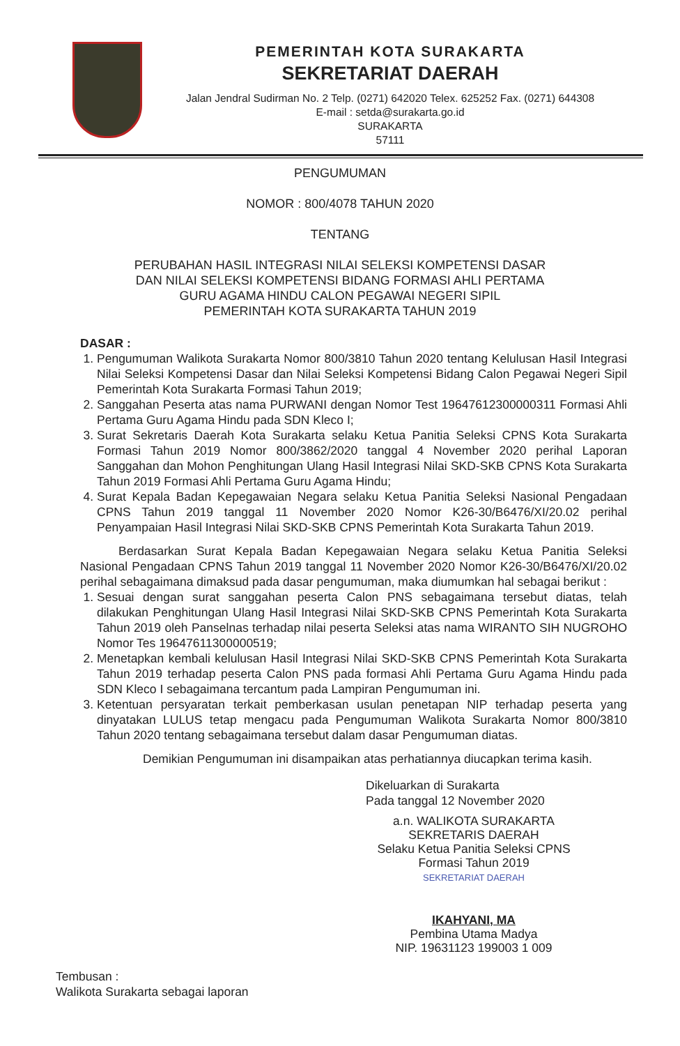PEMERINTAH KOTA SURAKARTA
SEKRETARIAT DAERAH
Jalan Jendral Sudirman No. 2 Telp. (0271) 642020 Telex. 625252 Fax. (0271) 644308
E-mail : setda@surakarta.go.id
SURAKARTA
57111
PENGUMUMAN
NOMOR : 800/4078 TAHUN 2020
TENTANG
PERUBAHAN HASIL INTEGRASI NILAI SELEKSI KOMPETENSI DASAR
DAN NILAI SELEKSI KOMPETENSI BIDANG FORMASI AHLI PERTAMA
GURU AGAMA HINDU CALON PEGAWAI NEGERI SIPIL
PEMERINTAH KOTA SURAKARTA TAHUN 2019
DASAR :
1. Pengumuman Walikota Surakarta Nomor 800/3810 Tahun 2020 tentang Kelulusan Hasil Integrasi Nilai Seleksi Kompetensi Dasar dan Nilai Seleksi Kompetensi Bidang Calon Pegawai Negeri Sipil Pemerintah Kota Surakarta Formasi Tahun 2019;
2. Sanggahan Peserta atas nama PURWANI dengan Nomor Test 19647612300000311 Formasi Ahli Pertama Guru Agama Hindu pada SDN Kleco I;
3. Surat Sekretaris Daerah Kota Surakarta selaku Ketua Panitia Seleksi CPNS Kota Surakarta Formasi Tahun 2019 Nomor 800/3862/2020 tanggal 4 November 2020 perihal Laporan Sanggahan dan Mohon Penghitungan Ulang Hasil Integrasi Nilai SKD-SKB CPNS Kota Surakarta Tahun 2019 Formasi Ahli Pertama Guru Agama Hindu;
4. Surat Kepala Badan Kepegawaian Negara selaku Ketua Panitia Seleksi Nasional Pengadaan CPNS Tahun 2019 tanggal 11 November 2020 Nomor K26-30/B6476/XI/20.02 perihal Penyampaian Hasil Integrasi Nilai SKD-SKB CPNS Pemerintah Kota Surakarta Tahun 2019.
Berdasarkan Surat Kepala Badan Kepegawaian Negara selaku Ketua Panitia Seleksi Nasional Pengadaan CPNS Tahun 2019 tanggal 11 November 2020 Nomor K26-30/B6476/XI/20.02 perihal sebagaimana dimaksud pada dasar pengumuman, maka diumumkan hal sebagai berikut :
1. Sesuai dengan surat sanggahan peserta Calon PNS sebagaimana tersebut diatas, telah dilakukan Penghitungan Ulang Hasil Integrasi Nilai SKD-SKB CPNS Pemerintah Kota Surakarta Tahun 2019 oleh Panselnas terhadap nilai peserta Seleksi atas nama WIRANTO SIH NUGROHO Nomor Tes 19647611300000519;
2. Menetapkan kembali kelulusan Hasil Integrasi Nilai SKD-SKB CPNS Pemerintah Kota Surakarta Tahun 2019 terhadap peserta Calon PNS pada formasi Ahli Pertama Guru Agama Hindu pada SDN Kleco I sebagaimana tercantum pada Lampiran Pengumuman ini.
3. Ketentuan persyaratan terkait pemberkasan usulan penetapan NIP terhadap peserta yang dinyatakan LULUS tetap mengacu pada Pengumuman Walikota Surakarta Nomor 800/3810 Tahun 2020 tentang sebagaimana tersebut dalam dasar Pengumuman diatas.
Demikian Pengumuman ini disampaikan atas perhatiannya diucapkan terima kasih.
Dikeluarkan di Surakarta
Pada tanggal 12 November 2020
a.n. WALIKOTA SURAKARTA
SEKRETARIS DAERAH
Selaku Ketua Panitia Seleksi CPNS
Formasi Tahun 2019
SEKRETARIAT DAERAH
IKAHYANI, MA
Pembina Utama Madya
NIP. 19631123 199003 1 009
Tembusan :
Walikota Surakarta sebagai laporan